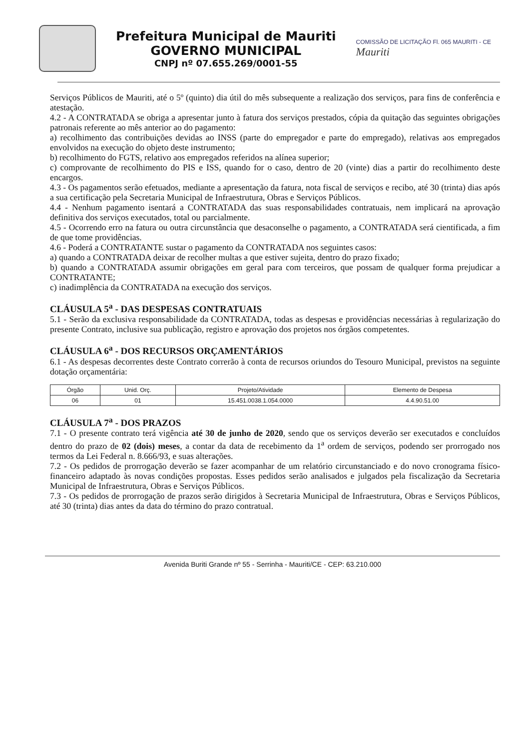Prefeitura Municipal de Mauriti
GOVERNO MUNICIPAL
CNPJ nº 07.655.269/0001-55
COMISSÃO DE LICITAÇÃO Fl. 065 MAURITI - CE
Mauriti
Serviços Públicos de Mauriti, até o 5º (quinto) dia útil do mês subsequente a realização dos serviços, para fins de conferência e atestação.
4.2 - A CONTRATADA se obriga a apresentar junto à fatura dos serviços prestados, cópia da quitação das seguintes obrigações patronais referente ao mês anterior ao do pagamento:
a) recolhimento das contribuições devidas ao INSS (parte do empregador e parte do empregado), relativas aos empregados envolvidos na execução do objeto deste instrumento;
b) recolhimento do FGTS, relativo aos empregados referidos na alínea superior;
c) comprovante de recolhimento do PIS e ISS, quando for o caso, dentro de 20 (vinte) dias a partir do recolhimento deste encargos.
4.3 - Os pagamentos serão efetuados, mediante a apresentação da fatura, nota fiscal de serviços e recibo, até 30 (trinta) dias após a sua certificação pela Secretaria Municipal de Infraestrutura, Obras e Serviços Públicos.
4.4 - Nenhum pagamento isentará a CONTRATADA das suas responsabilidades contratuais, nem implicará na aprovação definitiva dos serviços executados, total ou parcialmente.
4.5 - Ocorrendo erro na fatura ou outra circunstância que desaconselhe o pagamento, a CONTRATADA será cientificada, a fim de que tome providências.
4.6 - Poderá a CONTRATANTE sustar o pagamento da CONTRATADA nos seguintes casos:
a) quando a CONTRATADA deixar de recolher multas a que estiver sujeita, dentro do prazo fixado;
b) quando a CONTRATADA assumir obrigações em geral para com terceiros, que possam de qualquer forma prejudicar a CONTRATANTE;
c) inadimplência da CONTRATADA na execução dos serviços.
CLÁUSULA 5<sup>a</sup> - DAS DESPESAS CONTRATUAIS
5.1 - Serão da exclusiva responsabilidade da CONTRATADA, todas as despesas e providências necessárias à regularização do presente Contrato, inclusive sua publicação, registro e aprovação dos projetos nos órgãos competentes.
CLÁUSULA 6<sup>a</sup> - DOS RECURSOS ORÇAMENTÁRIOS
6.1 - As despesas decorrentes deste Contrato correrão à conta de recursos oriundos do Tesouro Municipal, previstos na seguinte dotação orçamentária:
| Órgão | Unid. Orç. | Projeto/Atividade | Elemento de Despesa |
| --- | --- | --- | --- |
| 06 | 01 | 15.451.0038.1.054.0000 | 4.4.90.51.00 |
CLÁUSULA 7<sup>a</sup> - DOS PRAZOS
7.1 - O presente contrato terá vigência até 30 de junho de 2020, sendo que os serviços deverão ser executados e concluídos dentro do prazo de 02 (dois) meses, a contar da data de recebimento da 1<sup>a</sup> ordem de serviços, podendo ser prorrogado nos termos da Lei Federal n. 8.666/93, e suas alterações.
7.2 - Os pedidos de prorrogação deverão se fazer acompanhar de um relatório circunstanciado e do novo cronograma físico-financeiro adaptado às novas condições propostas. Esses pedidos serão analisados e julgados pela fiscalização da Secretaria Municipal de Infraestrutura, Obras e Serviços Públicos.
7.3 - Os pedidos de prorrogação de prazos serão dirigidos à Secretaria Municipal de Infraestrutura, Obras e Serviços Públicos, até 30 (trinta) dias antes da data do término do prazo contratual.
Avenida Buriti Grande nº 55 - Serrinha - Mauriti/CE - CEP: 63.210.000